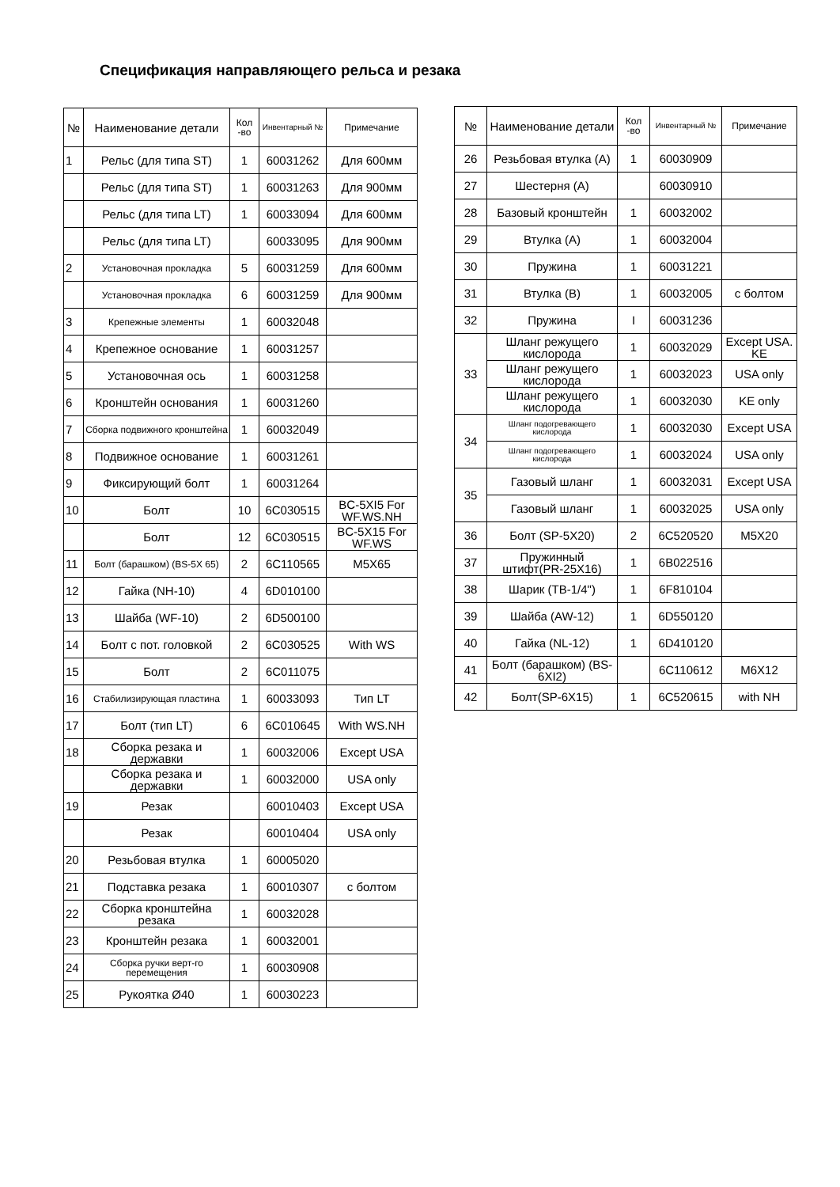Спецификация направляющего рельса и резака
| № | Наименование детали | Кол -во | Инвентарный № | Примечание |
| --- | --- | --- | --- | --- |
| 1 | Рельс (для типа ST) | 1 | 60031262 | Для 600мм |
| | Рельс (для типа ST) | 1 | 60031263 | Для 900мм |
| | Рельс (для типа LT) | 1 | 60033094 | Для 600мм |
| | Рельс (для типа LT) | | 60033095 | Для 900мм |
| 2 | Установочная прокладка | 5 | 60031259 | Для 600мм |
| | Установочная прокладка | 6 | 60031259 | Для 900мм |
| 3 | Крепежные элементы | 1 | 60032048 | |
| 4 | Крепежное основание | 1 | 60031257 | |
| 5 | Установочная ось | 1 | 60031258 | |
| 6 | Кронштейн основания | 1 | 60031260 | |
| 7 | Сборка подвижного кронштейна | 1 | 60032049 | |
| 8 | Подвижное основание | 1 | 60031261 | |
| 9 | Фиксирующий болт | 1 | 60031264 | |
| 10 | Болт | 10 | 6C030515 | BC-5XI5 For WF.WS.NH |
| | Болт | 12 | 6C030515 | BC-5X15 For WF.WS |
| 11 | Болт (барашком) (BS-5X 65) | 2 | 6C110565 | M5X65 |
| 12 | Гайка (NH-10) | 4 | 6D010100 | |
| 13 | Шайба (WF-10) | 2 | 6D500100 | |
| 14 | Болт с пот. головкой | 2 | 6C030525 | With WS |
| 15 | Болт | 2 | 6C011075 | |
| 16 | Стабилизирующая пластина | 1 | 60033093 | Тип LT |
| 17 | Болт (тип LT) | 6 | 6C010645 | With WS.NH |
| 18 | Сборка резака и державки | 1 | 60032006 | Except USA |
| | Сборка резака и державки | 1 | 60032000 | USA only |
| 19 | Резак | | 60010403 | Except USA |
| | Резак | | 60010404 | USA only |
| 20 | Резьбовая втулка | 1 | 60005020 | |
| 21 | Подставка резака | 1 | 60010307 | с болтом |
| 22 | Сборка кронштейна резака | 1 | 60032028 | |
| 23 | Кронштейн резака | 1 | 60032001 | |
| 24 | Сборка ручки верт-го перемещения | 1 | 60030908 | |
| 25 | Рукоятка Ø40 | 1 | 60030223 | |
| № | Наименование детали | Кол -во | Инвентарный № | Примечание |
| --- | --- | --- | --- | --- |
| 26 | Резьбовая втулка (A) | 1 | 60030909 | |
| 27 | Шестерня (А) | | 60030910 | |
| 28 | Базовый кронштейн | 1 | 60032002 | |
| 29 | Втулка (А) | 1 | 60032004 | |
| 30 | Пружина | 1 | 60031221 | |
| 31 | Втулка (В) | 1 | 60032005 | с болтом |
| 32 | Пружина | I | 60031236 | |
| 33 | Шланг режущего кислорода | 1 | 60032029 | Except USA. KE |
| | Шланг режущего кислорода | 1 | 60032023 | USA only |
| | Шланг режущего кислорода | 1 | 60032030 | KE only |
| 34 | Шланг подогревающего кислорода | 1 | 60032030 | Except USA |
| | Шланг подогревающего кислорода | 1 | 60032024 | USA only |
| 35 | Газовый шланг | 1 | 60032031 | Except USA |
| | Газовый шланг | 1 | 60032025 | USA only |
| 36 | Болт (SP-5X20) | 2 | 6C520520 | M5X20 |
| 37 | Пружинный штифт(PR-25X16) | 1 | 6B022516 | |
| 38 | Шарик (TB-1/4") | 1 | 6F810104 | |
| 39 | Шайба (AW-12) | 1 | 6D550120 | |
| 40 | Гайка (NL-12) | 1 | 6D410120 | |
| 41 | Болт (барашком) (BS-6XI2) | | 6C110612 | M6X12 |
| 42 | Болт(SP-6X15) | 1 | 6C520615 | with NH |